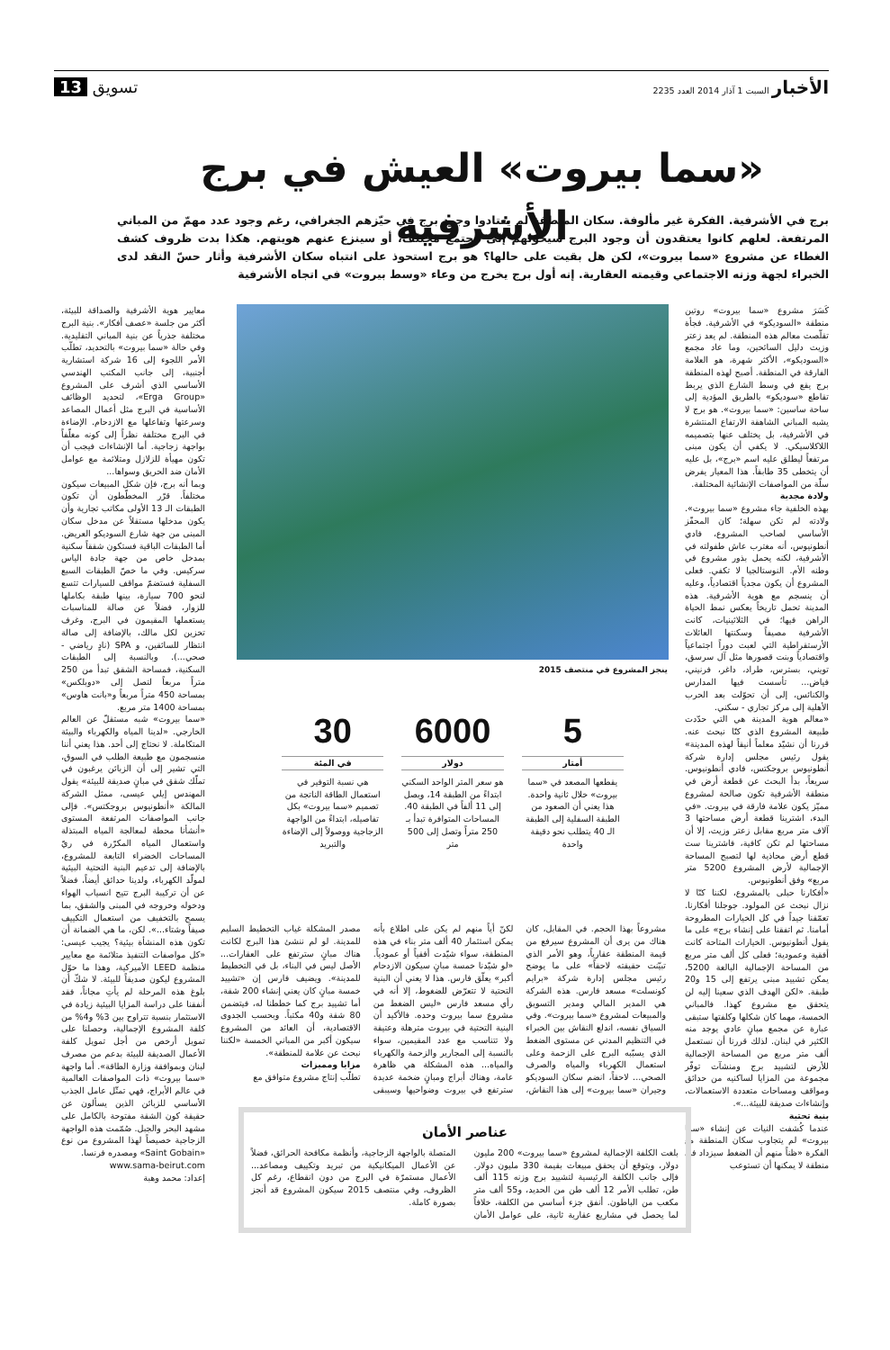الأخبار السبت 1 آذار 2014 العدد 2235
تسويق 13
«سما بيروت» العيش في برج الأشرفية
برج في الأشرفية. الفكرة غير مألوفة. سكان المنطقة لم يعتادوا وجود برج في حيّزهم الجغرافي، رغم وجود عدد مهمّ من المباني المرتفعة. لعلهم كانوا يعتقدون أن وجود البرج سيحوّلهم إلى مجتمع مختلف، أو سينزع عنهم هويتهم. هكذا بدت ظروف كشف الغطاء عن مشروع «سما بيروت»، لكن هل بقيت على حالها؟ هو برج استحوذ على انتباه سكان الأشرفية وأثار حسّ النقد لدى الخبراء لجهة وزنه الاجتماعي وقيمته العقارية. إنه أول برج يخرج من وعاء «وسط بيروت» في اتجاه الأشرفية
كَسَرَ مشروع «سما بيروت» روتين منطقة «السوديكو» في الأشرفية. فجأة تقلّصت معالم هذه المنطقة. لم يعد زعتر وزيت دليل السائحين، وما عاد مجمع «السوديكو»، الأكثر شهرة، هو العلامة الفارقة في المنطقة. أصبح لهذه المنطقة برج يقع في وسط الشارع الذي يربط تقاطع «سوديكو» بالطريق المؤدية إلى ساحة ساسين: «سما بيروت». هو برج لا يشبه المباني الشاهقة الارتفاع المنتشرة في الأشرفية، بل يختلف عنها بتصميمه اللاكلاسيكي. لا يكفي أن يكون مبنى مرتفعاً ليطلق عليه اسم «برج»، بل عليه أن يتخطى 35 طابقاً. هذا المعيار يفرض سلّة من المواصفات الإنشائية المختلفة.
ولادة مجدية
بهذه الخلفية جاء مشروع «سما بيروت». ولادته لم تكن سهلة؛ كان المحفّز الأساسي لصاحب المشروع، فادي أنطونيوس، أنه مغترب عاش طفولته في الأشرفية، لكنه يحمل بذور مشروع في وطنه الأم. النوستالجيا لا تكفي. فعلى المشروع أن يكون مجدياً اقتصادياً، وعليه أن ينسجم مع هوية الأشرفية. هذه المدينة تحمل تاريخاً يعكس نمط الحياة الراهن فيها؛ في الثلاثينيات، كانت الأشرفية مصيفاً وسكنتها العائلات الأرستقراطية التي لعبت دوراً اجتماعياً واقتصادياً وبنت قصورها مثل آل سرسق، تويني، بسترس، طراد، داغر، فرنيني، فياض... تأسست فيها المدارس والكنائس، إلى أن تحوّلت بعد الحرب الأهلية إلى مركز تجاري - سكني.
«معالم هوية المدينة هي التي حدّدت طبيعة المشروع الذي كنّا نبحث عنه. قررنا أن نشيّد معلماً أنيقاً لهذه المدينة» يقول رئيس مجلس إدارة شركة أنطونيوس بروجكتس، فادي أنطونيوس. سريعاً، بدأ البحث عن قطعة أرض في منطقة الأشرفية تكون صالحة لمشروع مميّز يكون علامة فارقة في بيروت. «في البدء، اشترينا قطعة أرض مساحتها 3 آلاف متر مربع مقابل زعتر وزيت، إلا أن مساحتها لم تكن كافية، فاشترينا ست قطع أرض محاذية لها لتصبح المساحة الإجمالية لأرض المشروع 5200 متر مربع» وفق أنطونيوس.
«أفكارنا حبلى بالمشروع، لكننا كنّا لا نزال نبحث عن المولود. جوجلنا أفكارنا. تعمّقنا جيداً في كل الخيارات المطروحة أمامنا. ثم اتفقنا على إنشاء برج» على ما يقول أنطونيوس. الخيارات المتاحة كانت أفقية وعمودية؛ فعلى كل ألف متر مربع من المساحة الإجمالية البالغة 5200، يمكن تشييد مبنى يرتفع إلى 15 و20 طبقة. «لكن الهدف الذي سعينا إليه لن يتحقق مع مشروع كهذا. فالمباني الخمسة، مهما كان شكلها وكلفتها ستبقى عبارة عن مجمع مبانٍ عادي يوجد منه الكثير في لبنان. لذلك قررنا أن نستعمل ألف متر مربع من المساحة الإجمالية للأرض لتشييد برج ومنشآت توفّر مجموعة من المزايا لساكنيه من حدائق ومواقف ومساحات متعددة الاستعمالات، وإنشاءات صديقة للبيئة...».
بنية تحتية
عندما كُشفت النيات عن إنشاء «سما بيروت» لم يتجاوب سكان المنطقة مع الفكرة «ظناً منهم أن الضغط سيزداد في منطقة لا يمكنها أن تستوعب
ينجز المشروع في منتصف 2015
5
أمتار
يقطعها المصعد في «سما بيروت» خلال ثانية واحدة. هذا يعني أن الصعود من الطبقة السفلية إلى الطبقة الـ 40 يتطلب نحو دقيقة واحدة
6000
دولار
هو سعر المتر الواحد السكني ابتداءً من الطبقة 14، ويصل إلى 11 ألفاً في الطبقة 40. المساحات المتوافرة تبدأ بـ 250 متراً وتصل إلى 500 متر
30
في المئة
هي نسبة التوفير في استعمال الطاقة الناتجة من تصميم «سما بيروت» بكل تفاصيله، ابتداءً من الواجهة الزجاجية ووصولاً إلى الإضاءة والتبريد
مشروعاً بهذا الحجم. في المقابل، كان هناك من يرى أن المشروع سيرفع من قيمة المنطقة عقارياً، وهو الأمر الذي تبيّنت حقيقته لاحقاً» على ما يوضح رئيس مجلس إدارة شركة «برايم كونسلت» مسعد فارس. هذه الشركة هي المدير المالي ومدير التسويق والمبيعات لمشروع «سما بيروت». وفي السياق نفسه، اندلع النقاش بين الخبراء في التنظيم المدني عن مستوى الضغط الذي يسبّبه البرج على الزحمة وعلى استعمال الكهرباء والمياه والصرف الصحي... لاحقاً، انضم سكان السوديكو وجيران «سما بيروت» إلى هذا النقاش، لكنّ أياً منهم لم يكن على اطلاع بأنه يمكن استثمار 40 ألف متر بناء في هذه المنطقة، سواء شيّدت أفقياً أو عمودياً. «لو شيّدنا خمسة مبانٍ سيكون الازدحام أكبر» يعلّق فارس. هذا لا يعني أن البنية التحتية لا تتعرّض للضغوط، إلا أنه في رأي مسعد فارس «ليس الضغط من مشروع سما بيروت وحده. فالأكيد أن البنية التحتية في بيروت مترهلة وعتيقة ولا تتناسب مع عدد المقيمين، سواء بالنسبة إلى المجارير والزحمة والكهرباء والمياه... هذه المشكلة هي ظاهرة عامة، وهناك أبراج ومبانٍ ضخمة عديدة سترتفع في بيروت وضواحيها وسيبقى مصدر المشكلة غياب التخطيط السليم للمدينة. لو لم ننشئ هذا البرج لكانت هناك مبانٍ سترتفع على العقارات... الأصل ليس في البناء، بل في التخطيط للمدينة». ويضيف فارس إن «تشييد خمسة مبانٍ كان يعني إنشاء 200 شقة، أما تشييد برج كما خططنا له، فيتضمن 80 شقة و40 مكتباً. وبحسب الجدوى الاقتصادية، أن العائد من المشروع سيكون أكبر من المباني الخمسة «لكننا نبحث عن علامة للمنطقة».
مزايا ومميزات
تطلّب إنتاج مشروع متوافق مع
معايير هوية الأشرفية والصداقة للبيئة، أكثر من جلسة «عصف أفكار». بنية البرج مختلفة جذرياً عن بنية المباني التقليدية. وفي حالة «سما بيروت» بالتحديد، تطلّب الأمر اللجوء إلى 16 شركة استشارية أجنبية، إلى جانب المكتب الهندسي الأساسي الذي أشرف على المشروع «Erga Group»، لتحديد الوظائف الأساسية في البرج مثل أعمال المصاعد وسرعتها وتفاعلها مع الازدحام. الإضاءة في البرج مختلفة نظراً إلى كونه مغلّفاً بواجهة زجاجية. أما الإنشاءات فيجب أن تكون مهيأة للزلازل ومتلائمة مع عوامل الأمان ضد الحريق وسواها...
وبما أنه برج، فإن شكل المبيعات سيكون مختلفاً. قرّر المخطّطون أن تكون الطبقات الـ 13 الأولى مكاتب تجارية وأن يكون مدخلها مستقلاً عن مدخل سكان المبنى من جهة شارع السوديكو العريض. أما الطبقات الباقية فستكون شققاً سكنية بمدخل خاص من جهة جادة الياس سركيس. وفي ما خصّ الطبقات السبع السفلية فستضمّ مواقف للسيارات تتسع لنحو 700 سيارة، بينها طبقة بكاملها للزوار، فضلاً عن صالة للمناسبات يستعملها المقيمون في البرج، وغرف تخزين لكل مالك، بالإضافة إلى صالة انتظار للسائقين، و SPA (نادٍ رياضي - صحي...). وبالنسبة إلى الطبقات السكنية، فمساحة الشقق تبدأ من 250 متراً مربعاً لتصل إلى «دوبلكس» بمساحة 450 متراً مربعاً و«بانت هاوس» بمساحة 1400 متر مربع.
«سما بيروت» شبه مستقلّ عن العالم الخارجي. «لدينا المياه والكهرباء والبيئة المتكاملة. لا نحتاج إلى أحد. هذا يعني أننا منسجمون مع طبيعة الطلب في السوق، التي تشير إلى أن الزبائن يرغبون في تملّك شقق في مبانٍ صديقة للبيئة» يقول المهندس إيلي عيسى، ممثل الشركة المالكة «أنطونيوس بروجكتس». فإلى جانب المواصفات المرتفعة المستوى «أنشأنا محطة لمعالجة المياه المبتذلة واستعمال المياه المكرّرة في ريّ المساحات الخضراء التابعة للمشروع، بالإضافة إلى تدعيم البنية التحتية البيئية لمولّد الكهرباء، ولدينا حدائق أيضاً، فضلاً عن أن تركيبة البرج تتيح انسياب الهواء ودخوله وخروجه في المبنى والشقق، بما يسمح بالتخفيف من استعمال التكييف صيفاً وشتاء...». لكن، ما هي الضمانة أن تكون هذه المنشأة بيئية؟ يجيب عيسى: «كل مواصفات التنفيذ متلائمة مع معايير منظمة LEED الأميركية، وهذا ما حوّل المشروع ليكون صديقاً للبيئة. لا شكّ أن بلوغ هذه المرحلة لم يأتِ مجاناً، فقد أنفقنا على دراسة المزايا البيئية زيادة في الاستثمار بنسبة تتراوح بين 3% و4% من كلفة المشروع الإجمالية، وحصلنا على تمويل أرخص من أجل تمويل كلفة الأعمال الصديقة للبيئة بدعم من مصرف لبنان وبموافقة وزارة الطاقة». أما واجهة «سما بيروت» ذات المواصفات العالمية في عالم الأبراج، فهي تمثّل عامل الجذب الأساسي للزبائن الذين يسألون عن حقيقة كون الشقة مفتوحة بالكامل على مشهد البحر والجبل. صُمّمت هذه الواجهة الزجاجية خصيصاً لهذا المشروع من نوع «Saint Gobain» ومصدره فرنسا.
www.sama-beirut.com
إعداد: محمد وهبة
عناصر الأمان
بلغت الكلفة الإجمالية لمشروع «سما بيروت» 200 مليون دولار، ويتوقع أن يحقق مبيعات بقيمة 330 مليون دولار. فإلى جانب الكلفة الرئيسية لتشييد برج وزنه 115 ألف طن، تطلب الأمر 12 ألف طن من الحديد، و55 ألف متر مكعب من الباطون. أنفق جزء أساسي من الكلفة، خلافاً لما يحصل في مشاريع عقارية ثانية، على عوامل الأمان المتصلة بالواجهة الزجاجية، وأنظمة مكافحة الحرائق، فضلاً عن الأعمال الميكانيكية من تبريد وتكييف ومصاعد... الأعمال مستمرّة في البرج من دون انقطاع، رغم كل الظروف، وفي منتصف 2015 سيكون المشروع قد أنجز بصورة كاملة.